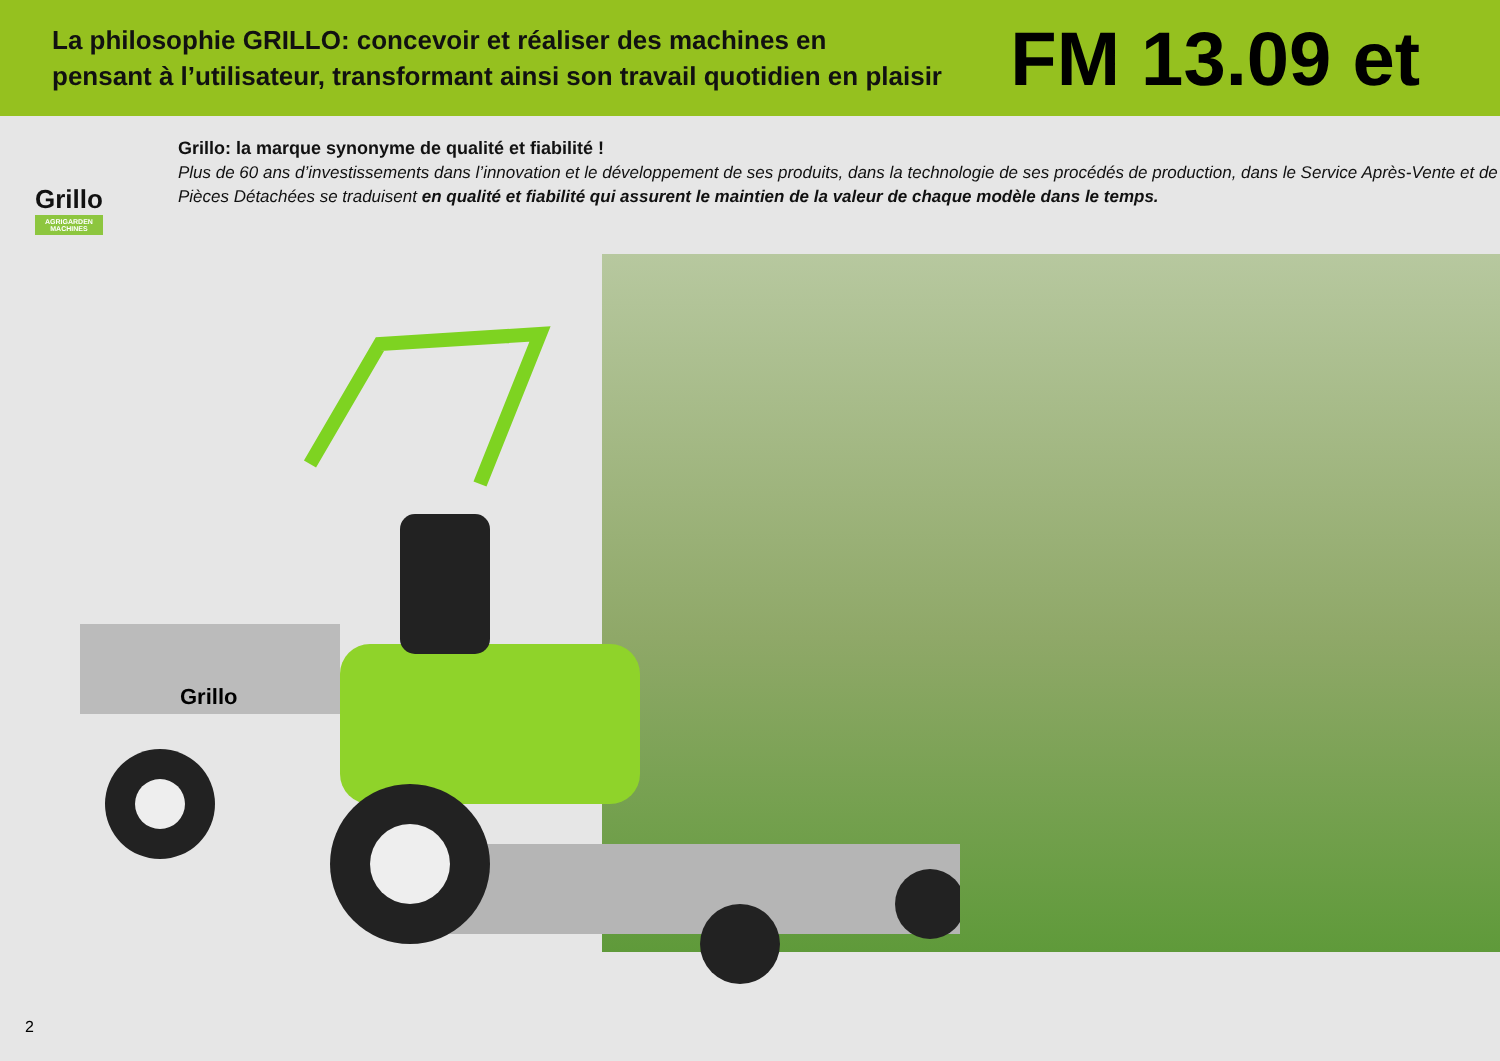La philosophie GRILLO: concevoir et réaliser des machines en
pensant à l’utilisateur, transformant ainsi son travail quotidien en plaisir
FM 13.09 et
Grillo
AGRIGARDEN
MACHINES
Grillo: la marque synonyme de qualité et fiabilité !
Plus de 60 ans d’investissements dans l’innovation et le développement de ses produits, dans la technologie de ses procédés de production, dans le Service Après-Vente et de Pièces Détachées se traduisent en qualité et fiabilité qui assurent le maintien de la valeur de chaque modèle dans le temps.
Grillo
2